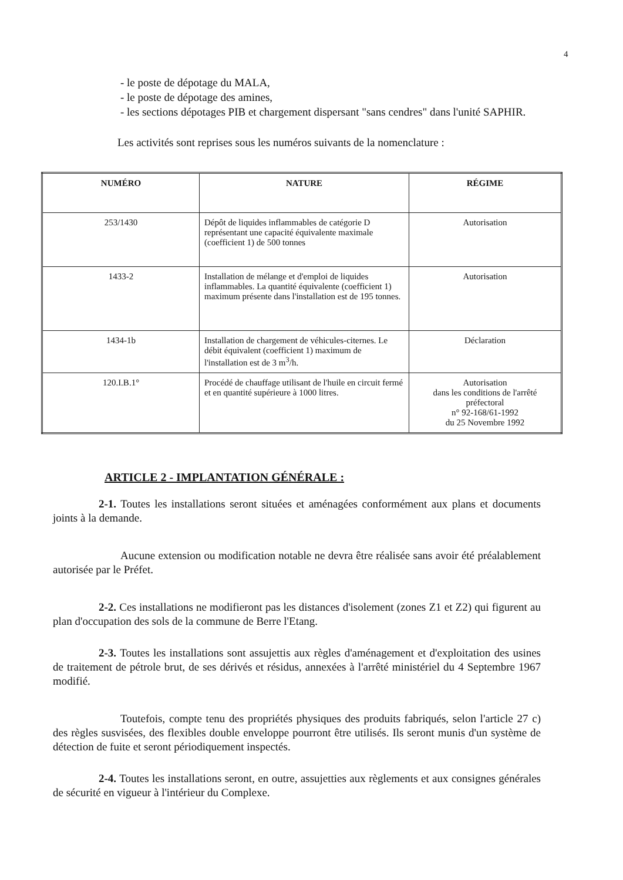4
- le poste de dépotage du MALA,
- le poste de dépotage des amines,
- les sections dépotages PIB et chargement dispersant "sans cendres" dans l'unité SAPHIR.
Les activités sont reprises sous les numéros suivants de la nomenclature :
| NUMÉRO | NATURE | RÉGIME |
| --- | --- | --- |
| 253/1430 | Dépôt de liquides inflammables de catégorie D représentant une capacité équivalente maximale (coefficient 1) de 500 tonnes | Autorisation |
| 1433-2 | Installation de mélange et d'emploi de liquides inflammables. La quantité équivalente (coefficient 1) maximum présente dans l'installation est de 195 tonnes. | Autorisation |
| 1434-1b | Installation de chargement de véhicules-citernes. Le débit équivalent (coefficient 1) maximum de l'installation est de 3 m<sup>3</sup>/h. | Déclaration |
| 120.I.B.1° | Procédé de chauffage utilisant de l'huile en circuit fermé et en quantité supérieure à 1000 litres. | Autorisation dans les conditions de l'arrêté préfectoral n° 92-168/61-1992 du 25 Novembre 1992 |
ARTICLE 2 - IMPLANTATION GÉNÉRALE :
2-1. Toutes les installations seront situées et aménagées conformément aux plans et documents joints à la demande.
Aucune extension ou modification notable ne devra être réalisée sans avoir été préalablement autorisée par le Préfet.
2-2. Ces installations ne modifieront pas les distances d'isolement (zones Z1 et Z2) qui figurent au plan d'occupation des sols de la commune de Berre l'Etang.
2-3. Toutes les installations sont assujettis aux règles d'aménagement et d'exploitation des usines de traitement de pétrole brut, de ses dérivés et résidus, annexées à l'arrêté ministériel du 4 Septembre 1967 modifié.
Toutefois, compte tenu des propriétés physiques des produits fabriqués, selon l'article 27 c) des règles susvisées, des flexibles double enveloppe pourront être utilisés. Ils seront munis d'un système de détection de fuite et seront périodiquement inspectés.
2-4. Toutes les installations seront, en outre, assujetties aux règlements et aux consignes générales de sécurité en vigueur à l'intérieur du Complexe.